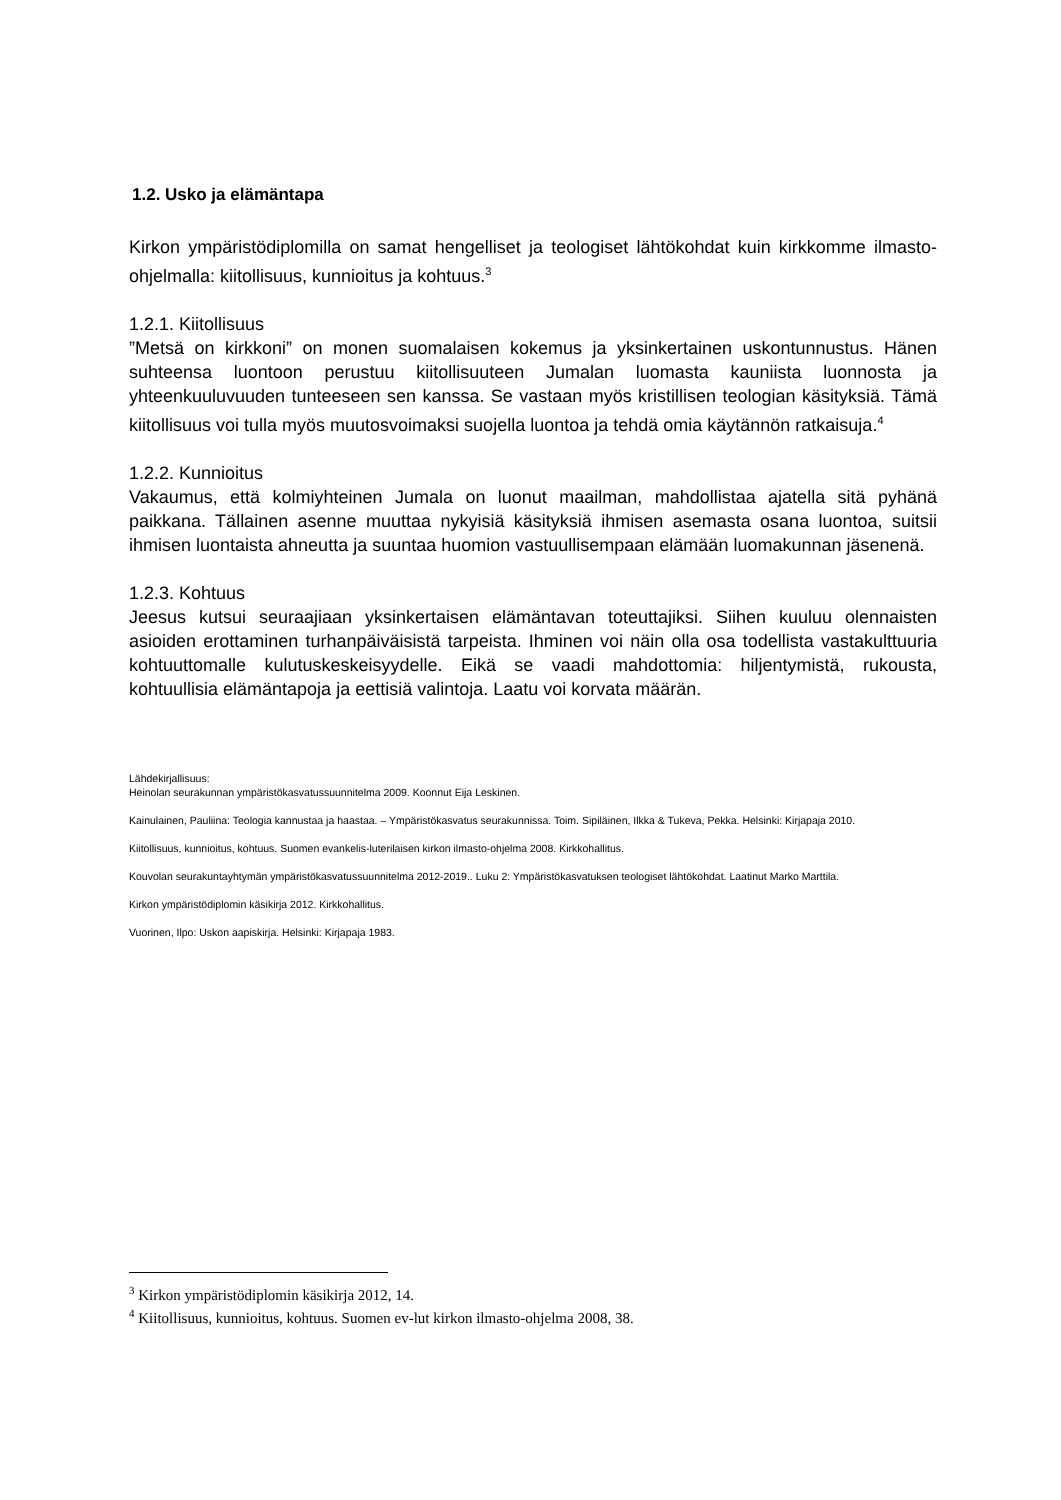1.2. Usko ja elämäntapa
Kirkon ympäristödiplomilla on samat hengelliset ja teologiset lähtökohdat kuin kirkkomme ilmasto-ohjelmalla: kiitollisuus, kunnioitus ja kohtuus.<sup>3</sup>
1.2.1. Kiitollisuus
”Metsä on kirkkoni” on monen suomalaisen kokemus ja yksinkertainen uskontunnustus. Hänen suhteensa luontoon perustuu kiitollisuuteen Jumalan luomasta kauniista luonnosta ja yhteenkuuluvuuden tunteeseen sen kanssa. Se vastaan myös kristillisen teologian käsityksiä. Tämä kiitollisuus voi tulla myös muutosvoimaksi suojella luontoa ja tehdä omia käytännön ratkaisuja.<sup>4</sup>
1.2.2. Kunnioitus
Vakaumus, että kolmiyhteinen Jumala on luonut maailman, mahdollistaa ajatella sitä pyhänä paikkana. Tällainen asenne muuttaa nykyisiä käsityksiä ihmisen asemasta osana luontoa, suitsii ihmisen luontaista ahneutta ja suuntaa huomion vastuullisempaan elämään luomakunnan jäsenenä.
1.2.3. Kohtuus
Jeesus kutsui seuraajiaan yksinkertaisen elämäntavan toteuttajiksi. Siihen kuuluu olennaisten asioiden erottaminen turhanpäiväisistä tarpeista. Ihminen voi näin olla osa todellista vastakulttuuria kohtuuttomalle kulutuskeskeisyydelle. Eikä se vaadi mahdottomia: hiljentymistä, rukousta, kohtuullisia elämäntapoja ja eettisiä valintoja. Laatu voi korvata määrän.
Lähdekirjallisuus:
Heinolan seurakunnan ympäristökasvatussuunnitelma 2009. Koonnut Eija Leskinen.
Kainulainen, Pauliina: Teologia kannustaa ja haastaa. – Ympäristökasvatus seurakunnissa. Toim. Sipiläinen, Ilkka & Tukeva, Pekka. Helsinki: Kirjapaja 2010.
Kiitollisuus, kunnioitus, kohtuus. Suomen evankelis-luterilaisen kirkon ilmasto-ohjelma 2008. Kirkkohallitus.
Kouvolan seurakuntayhtymän ympäristökasvatussuunnitelma 2012-2019.. Luku 2: Ympäristökasvatuksen teologiset lähtökohdat. Laatinut Marko Marttila.
Kirkon ympäristödiplomin käsikirja 2012. Kirkkohallitus.
Vuorinen, Ilpo: Uskon aapiskirja. Helsinki: Kirjapaja 1983.
<sup>3</sup> Kirkon ympäristödiplomin käsikirja 2012, 14.
<sup>4</sup> Kiitollisuus, kunnioitus, kohtuus. Suomen ev-lut kirkon ilmasto-ohjelma 2008, 38.